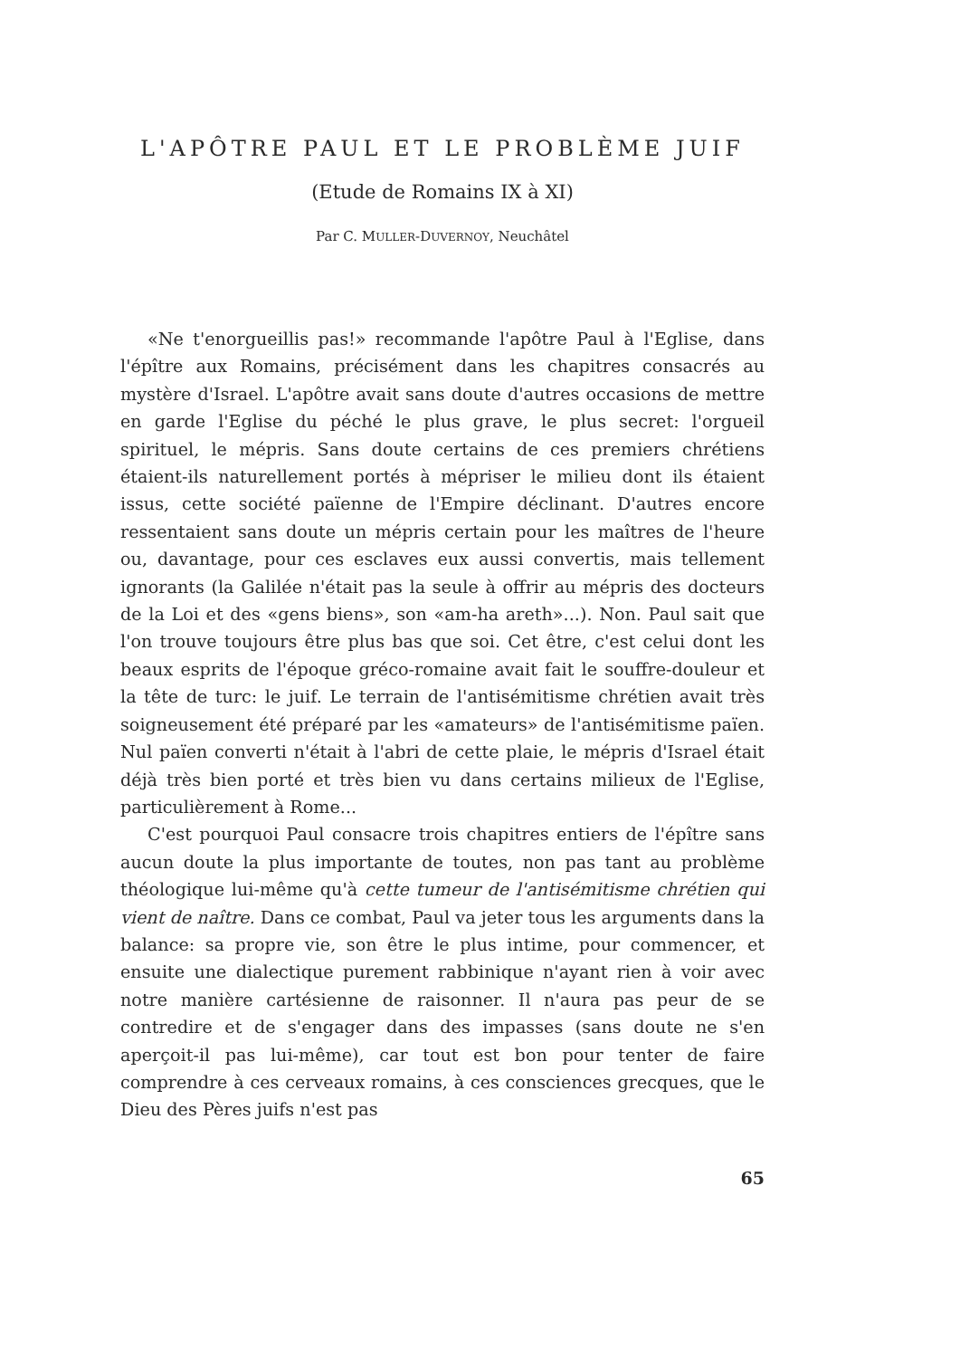L'APÔTRE PAUL ET LE PROBLÈME JUIF
(Etude de Romains IX à XI)
Par C. MULLER-DUVERNOY, Neuchâtel
«Ne t'enorgueillis pas!» recommande l'apôtre Paul à l'Eglise, dans l'épître aux Romains, précisément dans les chapitres consacrés au mystère d'Israel. L'apôtre avait sans doute d'autres occasions de mettre en garde l'Eglise du péché le plus grave, le plus secret: l'orgueil spirituel, le mépris. Sans doute certains de ces premiers chrétiens étaient-ils naturellement portés à mépriser le milieu dont ils étaient issus, cette société païenne de l'Empire déclinant. D'autres encore ressentaient sans doute un mépris certain pour les maîtres de l'heure ou, davantage, pour ces esclaves eux aussi convertis, mais tellement ignorants (la Galilée n'était pas la seule à offrir au mépris des docteurs de la Loi et des «gens biens», son «am-ha areth»...). Non. Paul sait que l'on trouve toujours être plus bas que soi. Cet être, c'est celui dont les beaux esprits de l'époque gréco-romaine avait fait le souffre-douleur et la tête de turc: le juif. Le terrain de l'antisémitisme chrétien avait très soigneusement été préparé par les «amateurs» de l'antisémitisme païen. Nul païen converti n'était à l'abri de cette plaie, le mépris d'Israel était déjà très bien porté et très bien vu dans certains milieux de l'Eglise, particulièrement à Rome...
C'est pourquoi Paul consacre trois chapitres entiers de l'épître sans aucun doute la plus importante de toutes, non pas tant au problème théologique lui-même qu'à cette tumeur de l'antisémitisme chrétien qui vient de naître. Dans ce combat, Paul va jeter tous les arguments dans la balance: sa propre vie, son être le plus intime, pour commencer, et ensuite une dialectique purement rabbinique n'ayant rien à voir avec notre manière cartésienne de raisonner. Il n'aura pas peur de se contredire et de s'engager dans des impasses (sans doute ne s'en aperçoit-il pas lui-même), car tout est bon pour tenter de faire comprendre à ces cerveaux romains, à ces consciences grecques, que le Dieu des Pères juifs n'est pas
65